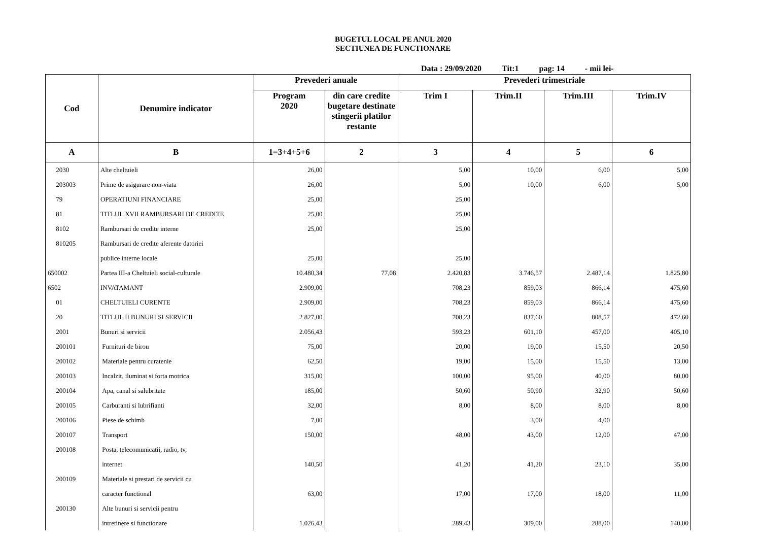BUGETUL LOCAL PE ANUL 2020
SECTIUNEA DE FUNCTIONARE
Data : 29/09/2020 Tit:1 pag: 14 - mii lei-
| Cod | Denumire indicator | Prevederi anuale | | Prevederi trimestriale | | | |
| --- | --- | --- | --- | --- | --- | --- | --- |
| | | Program 2020 | din care credite bugetare destinate stingerii platilor restante | Trim I | Trim.II | Trim.III | Trim.IV |
| A | B | 1=3+4+5+6 | 2 | 3 | 4 | 5 | 6 |
| 2030 | Alte cheltuieli | 26,00 | | 5,00 | 10,00 | 6,00 | 5,00 |
| 203003 | Prime de asigurare non-viata | 26,00 | | 5,00 | 10,00 | 6,00 | 5,00 |
| 79 | OPERATIUNI FINANCIARE | 25,00 | | 25,00 | | | |
| 81 | TITLUL XVII RAMBURSARI DE CREDITE | 25,00 | | 25,00 | | | |
| 8102 | Rambursari de credite interne | 25,00 | | 25,00 | | | |
| 810205 | Rambursari de credite aferente datoriei | | | | | | |
| | publice interne locale | 25,00 | | 25,00 | | | |
| 650002 | Partea III-a Cheltuieli social-culturale | 10.480,34 | 77,08 | 2.420,83 | 3.746,57 | 2.487,14 | 1.825,80 |
| 6502 | INVATAMANT | 2.909,00 | | 708,23 | 859,03 | 866,14 | 475,60 |
| 01 | CHELTUIELI CURENTE | 2.909,00 | | 708,23 | 859,03 | 866,14 | 475,60 |
| 20 | TITLUL II BUNURI SI SERVICII | 2.827,00 | | 708,23 | 837,60 | 808,57 | 472,60 |
| 2001 | Bunuri si servicii | 2.056,43 | | 593,23 | 601,10 | 457,00 | 405,10 |
| 200101 | Furnituri de birou | 75,00 | | 20,00 | 19,00 | 15,50 | 20,50 |
| 200102 | Materiale pentru curatenie | 62,50 | | 19,00 | 15,00 | 15,50 | 13,00 |
| 200103 | Incalzit, iluminat si forta motrica | 315,00 | | 100,00 | 95,00 | 40,00 | 80,00 |
| 200104 | Apa, canal si salubritate | 185,00 | | 50,60 | 50,90 | 32,90 | 50,60 |
| 200105 | Carburanti si lubrifianti | 32,00 | | 8,00 | 8,00 | 8,00 | 8,00 |
| 200106 | Piese de schimb | 7,00 | | | 3,00 | 4,00 | |
| 200107 | Transport | 150,00 | | 48,00 | 43,00 | 12,00 | 47,00 |
| 200108 | Posta, telecomunicatii, radio, tv, | | | | | | |
| | internet | 140,50 | | 41,20 | 41,20 | 23,10 | 35,00 |
| 200109 | Materiale si prestari de servicii cu | | | | | | |
| | caracter functional | 63,00 | | 17,00 | 17,00 | 18,00 | 11,00 |
| 200130 | Alte bunuri si servicii pentru | | | | | | |
| | intretinere si functionare | 1.026,43 | | 289,43 | 309,00 | 288,00 | 140,00 |